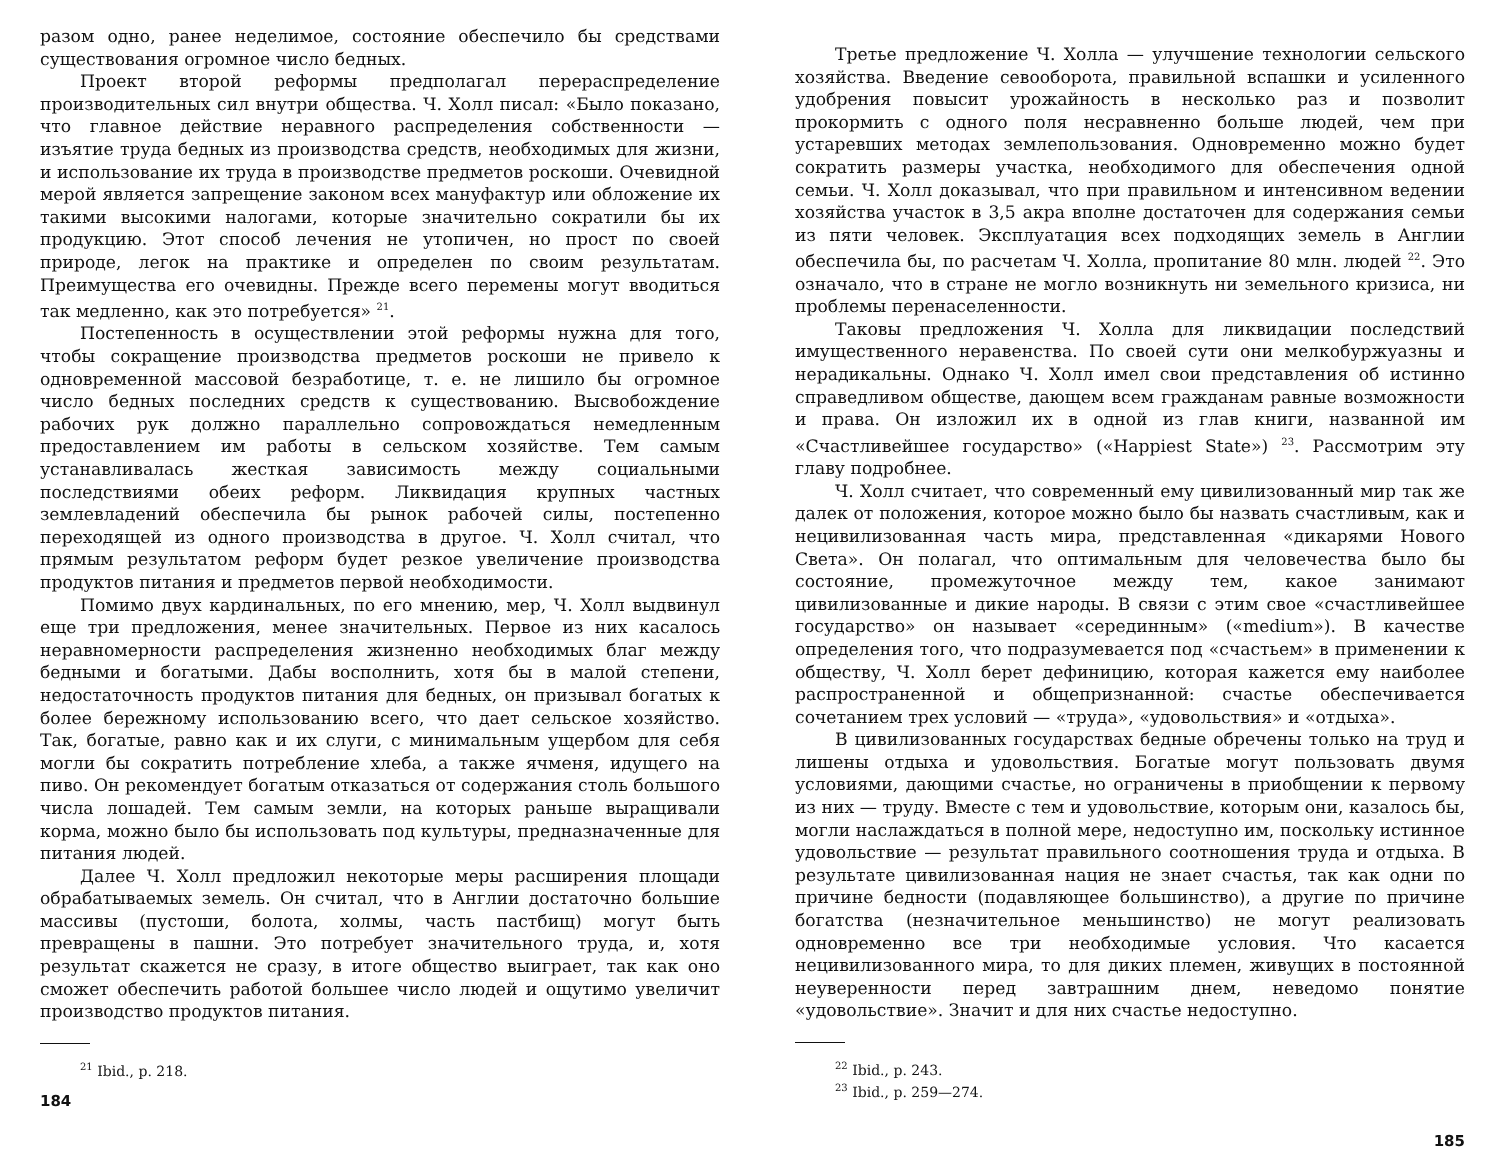разом одно, ранее неделимое, состояние обеспечило бы средствами существования огромное число бедных.
Проект второй реформы предполагал перераспределение производительных сил внутри общества. Ч. Холл писал: «Было показано, что главное действие неравного распределения собственности — изъятие труда бедных из производства средств, необходимых для жизни, и использование их труда в производстве предметов роскоши. Очевидной мерой является запрещение законом всех мануфактур или обложение их такими высокими налогами, которые значительно сократили бы их продукцию. Этот способ лечения не утопичен, но прост по своей природе, легок на практике и определен по своим результатам. Преимущества его очевидны. Прежде всего перемены могут вводиться так медленно, как это потребуется» <sup>21</sup>.
Постепенность в осуществлении этой реформы нужна для того, чтобы сокращение производства предметов роскоши не привело к одновременной массовой безработице, т. е. не лишило бы огромное число бедных последних средств к существованию. Высвобождение рабочих рук должно параллельно сопровождаться немедленным предоставлением им работы в сельском хозяйстве. Тем самым устанавливалась жесткая зависимость между социальными последствиями обеих реформ. Ликвидация крупных частных землевладений обеспечила бы рынок рабочей силы, постепенно переходящей из одного производства в другое. Ч. Холл считал, что прямым результатом реформ будет резкое увеличение производства продуктов питания и предметов первой необходимости.
Помимо двух кардинальных, по его мнению, мер, Ч. Холл выдвинул еще три предложения, менее значительных. Первое из них касалось неравномерности распределения жизненно необходимых благ между бедными и богатыми. Дабы восполнить, хотя бы в малой степени, недостаточность продуктов питания для бедных, он призывал богатых к более бережному использованию всего, что дает сельское хозяйство. Так, богатые, равно как и их слуги, с минимальным ущербом для себя могли бы сократить потребление хлеба, а также ячменя, идущего на пиво. Он рекомендует богатым отказаться от содержания столь большого числа лошадей. Тем самым земли, на которых раньше выращивали корма, можно было бы использовать под культуры, предназначенные для питания людей.
Далее Ч. Холл предложил некоторые меры расширения площади обрабатываемых земель. Он считал, что в Англии достаточно большие массивы (пустоши, болота, холмы, часть пастбищ) могут быть превращены в пашни. Это потребует значительного труда, и, хотя результат скажется не сразу, в итоге общество выиграет, так как оно сможет обеспечить работой большее число людей и ощутимо увеличит производство продуктов питания.
<sup>21</sup> Ibid., p. 218.
184
Третье предложение Ч. Холла — улучшение технологии сельского хозяйства. Введение севооборота, правильной вспашки и усиленного удобрения повысит урожайность в несколько раз и позволит прокормить с одного поля несравненно больше людей, чем при устаревших методах землепользования. Одновременно можно будет сократить размеры участка, необходимого для обеспечения одной семьи. Ч. Холл доказывал, что при правильном и интенсивном ведении хозяйства участок в 3,5 акра вполне достаточен для содержания семьи из пяти человек. Эксплуатация всех подходящих земель в Англии обеспечила бы, по расчетам Ч. Холла, пропитание 80 млн. людей <sup>22</sup>. Это означало, что в стране не могло возникнуть ни земельного кризиса, ни проблемы перенаселенности.
Таковы предложения Ч. Холла для ликвидации последствий имущественного неравенства. По своей сути они мелкобуржуазны и нерадикальны. Однако Ч. Холл имел свои представления об истинно справедливом обществе, дающем всем гражданам равные возможности и права. Он изложил их в одной из глав книги, названной им «Счастливейшее государство» («Happiest State») <sup>23</sup>. Рассмотрим эту главу подробнее.
Ч. Холл считает, что современный ему цивилизованный мир так же далек от положения, которое можно было бы назвать счастливым, как и нецивилизованная часть мира, представленная «дикарями Нового Света». Он полагал, что оптимальным для человечества было бы состояние, промежуточное между тем, какое занимают цивилизованные и дикие народы. В связи с этим свое «счастливейшее государство» он называет «серединным» («medium»). В качестве определения того, что подразумевается под «счастьем» в применении к обществу, Ч. Холл берет дефиницию, которая кажется ему наиболее распространенной и общепризнанной: счастье обеспечивается сочетанием трех условий — «труда», «удовольствия» и «отдыха».
В цивилизованных государствах бедные обречены только на труд и лишены отдыха и удовольствия. Богатые могут пользовать двумя условиями, дающими счастье, но ограничены в приобщении к первому из них — труду. Вместе с тем и удовольствие, которым они, казалось бы, могли наслаждаться в полной мере, недоступно им, поскольку истинное удовольствие — результат правильного соотношения труда и отдыха. В результате цивилизованная нация не знает счастья, так как одни по причине бедности (подавляющее большинство), а другие по причине богатства (незначительное меньшинство) не могут реализовать одновременно все три необходимые условия. Что касается нецивилизованного мира, то для диких племен, живущих в постоянной неуверенности перед завтрашним днем, неведомо понятие «удовольствие». Значит и для них счастье недоступно.
<sup>22</sup> Ibid., p. 243.
<sup>23</sup> Ibid., p. 259—274.
185